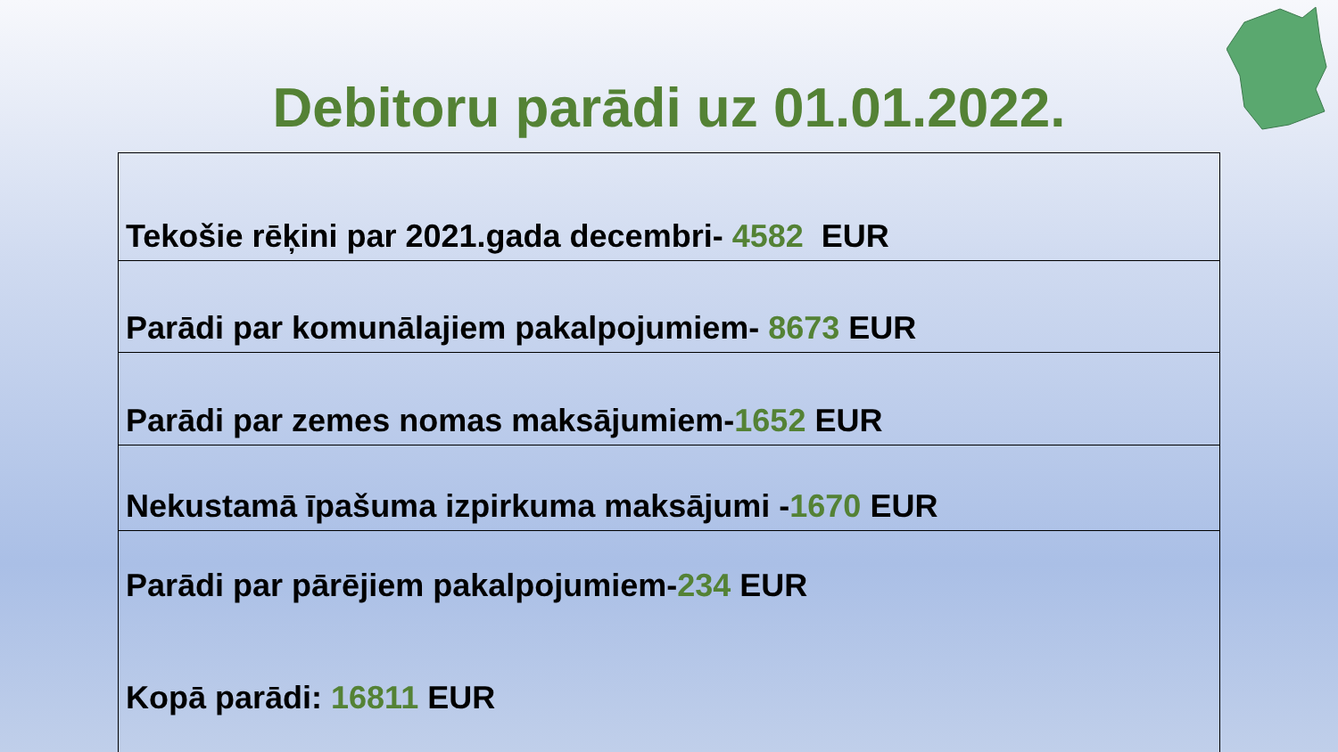Debitoru parādi uz 01.01.2022.
| Tekošie rēķini par 2021.gada decembri- 4582 EUR |
| Parādi par komunālajiem pakalpojumiem- 8673 EUR |
| Parādi par zemes nomas maksājumiem- 1652 EUR |
| Nekustamā īpašuma izpirkuma maksājumi - 1670 EUR |
| Parādi par pārējiem pakalpojumiem- 234 EUR Kopā parādi: 16811 EUR |